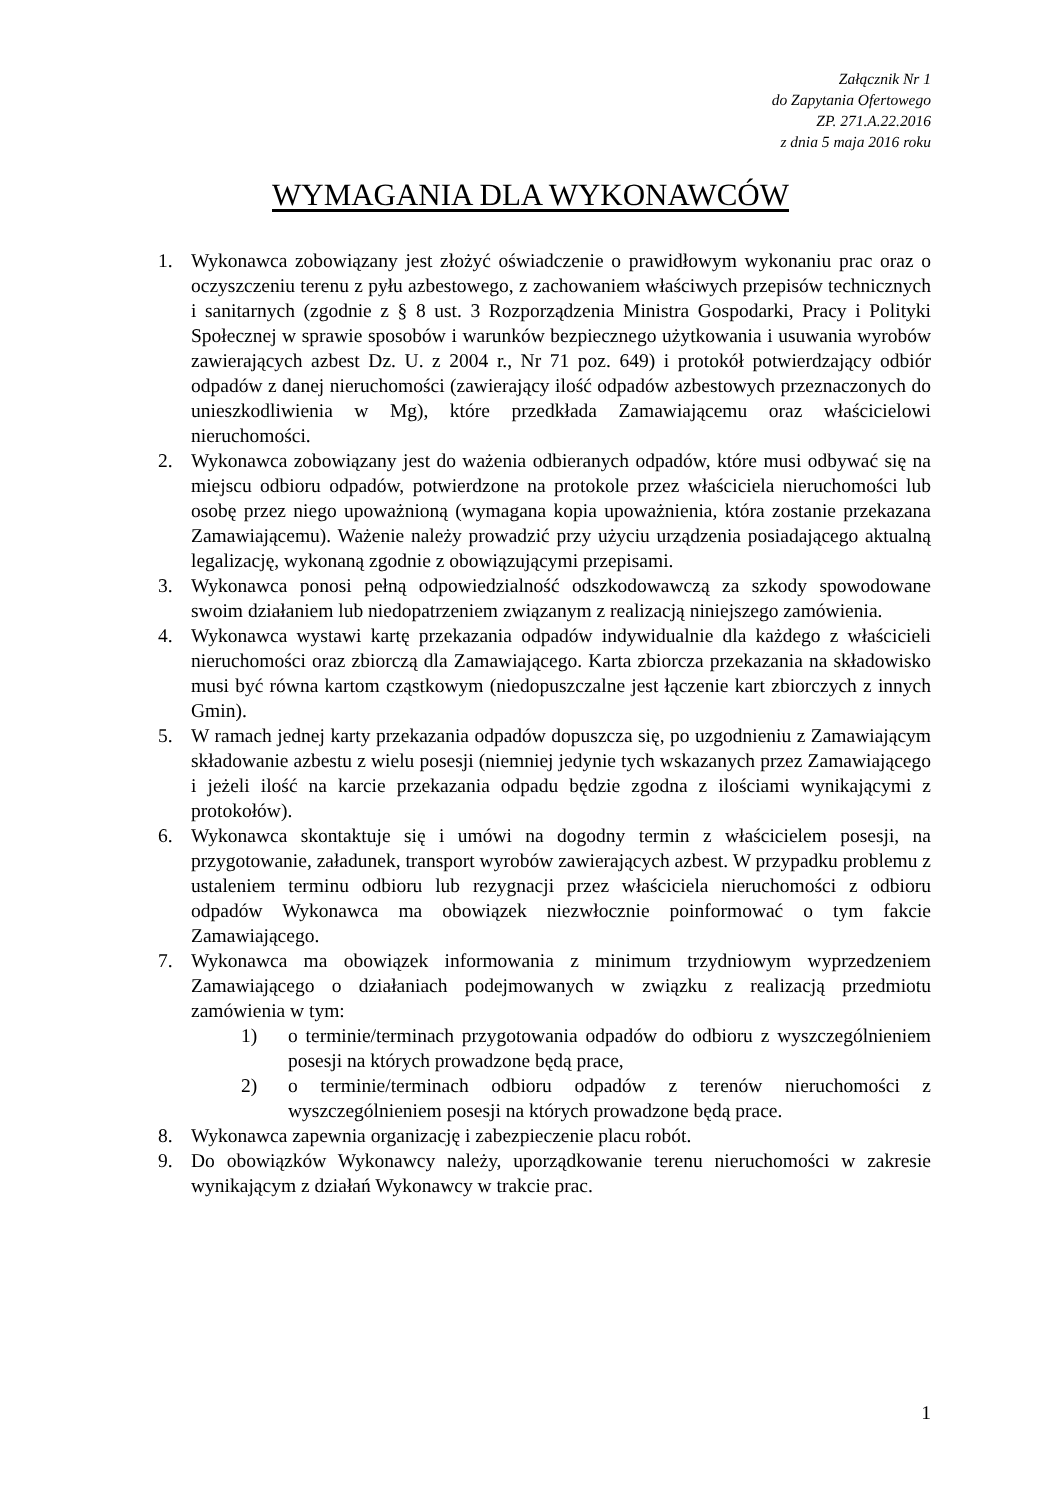Załącznik Nr 1
do Zapytania Ofertowego
ZP. 271.A.22.2016
z dnia 5 maja 2016 roku
WYMAGANIA DLA WYKONAWCÓW
1. Wykonawca zobowiązany jest złożyć oświadczenie o prawidłowym wykonaniu prac oraz o oczyszczeniu terenu z pyłu azbestowego, z zachowaniem właściwych przepisów technicznych i sanitarnych (zgodnie z § 8 ust. 3 Rozporządzenia Ministra Gospodarki, Pracy i Polityki Społecznej w sprawie sposobów i warunków bezpiecznego użytkowania i usuwania wyrobów zawierających azbest Dz. U. z 2004 r., Nr 71 poz. 649) i protokół potwierdzający odbiór odpadów z danej nieruchomości (zawierający ilość odpadów azbestowych przeznaczonych do unieszkodliwienia w Mg), które przedkłada Zamawiającemu oraz właścicielowi nieruchomości.
2. Wykonawca zobowiązany jest do ważenia odbieranych odpadów, które musi odbywać się na miejscu odbioru odpadów, potwierdzone na protokole przez właściciela nieruchomości lub osobę przez niego upoważnioną (wymagana kopia upoważnienia, która zostanie przekazana Zamawiającemu). Ważenie należy prowadzić przy użyciu urządzenia posiadającego aktualną legalizację, wykonaną zgodnie z obowiązującymi przepisami.
3. Wykonawca ponosi pełną odpowiedzialność odszkodowawczą za szkody spowodowane swoim działaniem lub niedopatrzeniem związanym z realizacją niniejszego zamówienia.
4. Wykonawca wystawi kartę przekazania odpadów indywidualnie dla każdego z właścicieli nieruchomości oraz zbiorczą dla Zamawiającego. Karta zbiorcza przekazania na składowisko musi być równa kartom cząstkowym (niedopuszczalne jest łączenie kart zbiorczych z innych Gmin).
5. W ramach jednej karty przekazania odpadów dopuszcza się, po uzgodnieniu z Zamawiającym składowanie azbestu z wielu posesji (niemniej jedynie tych wskazanych przez Zamawiającego i jeżeli ilość na karcie przekazania odpadu będzie zgodna z ilościami wynikającymi z protokołów).
6. Wykonawca skontaktuje się i umówi na dogodny termin z właścicielem posesji, na przygotowanie, załadunek, transport wyrobów zawierających azbest. W przypadku problemu z ustaleniem terminu odbioru lub rezygnacji przez właściciela nieruchomości z odbioru odpadów Wykonawca ma obowiązek niezwłocznie poinformować o tym fakcie Zamawiającego.
7. Wykonawca ma obowiązek informowania z minimum trzydniowym wyprzedzeniem Zamawiającego o działaniach podejmowanych w związku z realizacją przedmiotu zamówienia w tym:
1) o terminie/terminach przygotowania odpadów do odbioru z wyszczególnieniem posesji na których prowadzone będą prace,
2) o terminie/terminach odbioru odpadów z terenów nieruchomości z wyszczególnieniem posesji na których prowadzone będą prace.
8. Wykonawca zapewnia organizację i zabezpieczenie placu robót.
9. Do obowiązków Wykonawcy należy, uporządkowanie terenu nieruchomości w zakresie wynikającym z działań Wykonawcy w trakcie prac.
1